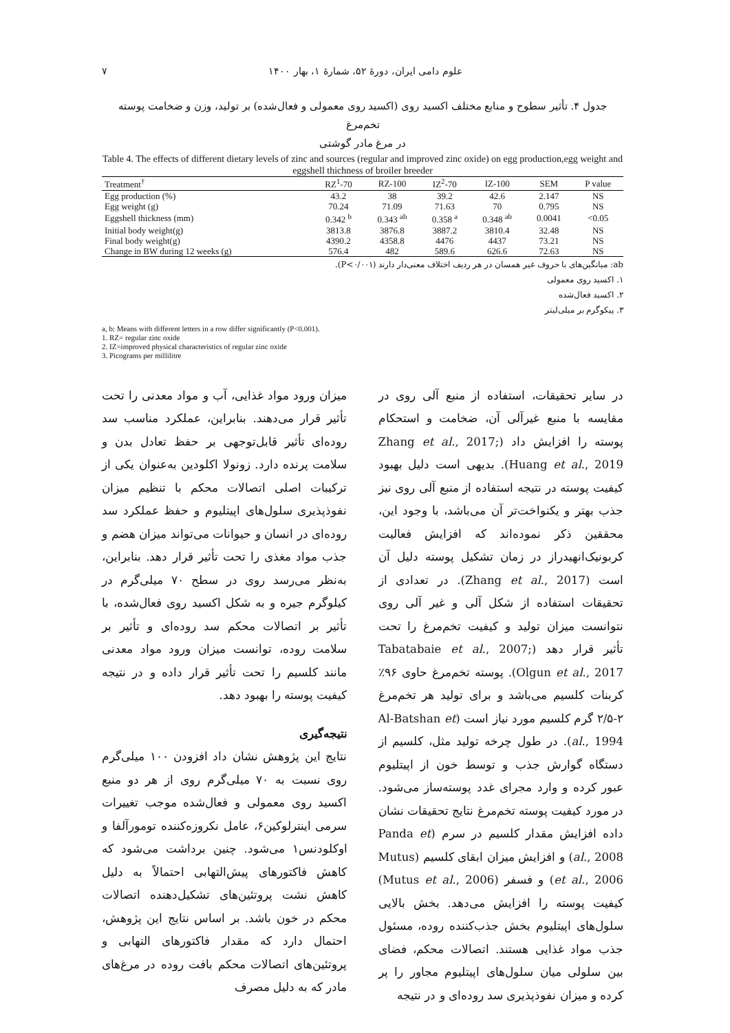علوم دامی ایران، دورهٔ ۵۲، شمارهٔ ۱، بهار ۱۴۰۰ ۷
جدول ۴. تأثیر سطوح و منابع مختلف اکسید روی (اکسید روی معمولی و فعال‌شده) بر تولید، وزن و ضخامت پوسته تخم‌مرغ
در مرغ مادر گوشتی
Table 4. The effects of different dietary levels of zinc and sources (regular and improved zinc oxide) on egg production,egg weight and eggshell thichness of broiler breeder
| Treatment<sup>†</sup> | RZ<sup>1</sup>-70 | RZ-100 | IZ<sup>2</sup>-70 | IZ-100 | SEM | P value |
| --- | --- | --- | --- | --- | --- | --- |
| Egg production (%) | 43.2 | 38 | 39.2 | 42.6 | 2.147 | NS |
| Egg weight (g) | 70.24 | 71.09 | 71.63 | 70 | 0.795 | NS |
| Eggshell thickness (mm) | 0.342 <sup>b</sup> | 0.343 <sup>ab</sup> | 0.358 <sup>a</sup> | 0.348 <sup>ab</sup> | 0.0041 | <0.05 |
| Initial body weight(g) | 3813.8 | 3876.8 | 3887.2 | 3810.4 | 32.48 | NS |
| Final body weight(g) | 4390.2 | 4358.8 | 4476 | 4437 | 73.21 | NS |
| Change in BW during 12 weeks (g) | 576.4 | 482 | 589.6 | 626.6 | 72.63 | NS |
ab: میانگین‌های با حروف غیر همسان در هر ردیف اختلاف معنی‌دار دارند (P<۰/۰۰۱).
۱. اکسید روی معمولی
۲. اکسید فعال‌شده
۳. پیکوگرم بر میلی‌لیتر
a, b: Means with different letters in a row differ significantly (P<0.001).
1. RZ= regular zinc oxide
2. IZ=improved physical characteristics of regular zinc oxide
3. Picograms per millilitre
در سایر تحقیقات، استفاده از منبع آلی روی در مقایسه با منبع غیرآلی آن، ضخامت و استحکام پوسته را افزایش داد (Zhang et al., 2017; Huang et al., 2019). بدیهی است دلیل بهبود کیفیت پوسته در نتیجه استفاده از منبع آلی روی نیز جذب بهتر و یکنواخت‌تر آن می‌باشد، با وجود این، محققین ذکر نموده‌اند که افزایش فعالیت کربونیک‌انهیدراز در زمان تشکیل پوسته دلیل آن است (Zhang et al., 2017). در تعدادی از تحقیقات استفاده از شکل آلی و غیر آلی روی نتوانست میزان تولید و کیفیت تخم‌مرغ را تحت تأثیر قرار دهد (Tabatabaie et al., 2007; Olgun et al., 2017). پوسته تخم‌مرغ حاوی ۹۶٪ کربنات کلسیم می‌باشد و برای تولید هر تخم‌مرغ ۲-۲/۵ گرم کلسیم مورد نیاز است (Al-Batshan et al., 1994). در طول چرخه تولید مثل، کلسیم از دستگاه گوارش جذب و توسط خون از اپیتلیوم عبور کرده و وارد مجرای غدد پوسته‌ساز می‌شود. در مورد کیفیت پوسته تخم‌مرغ نتایج تحقیقات نشان داده افزایش مقدار کلسیم در سرم (Panda et al., 2008) و افزایش میزان ابقای کلسیم (Mutus et al., 2006) و فسفر (Mutus et al., 2006) کیفیت پوسته را افزایش می‌دهد. بخش بالایی سلول‌های اپیتلیوم بخش جذب‌کننده روده، مسئول جذب مواد غذایی هستند. اتصالات محکم، فضای بین سلولی میان سلول‌های اپیتلیوم مجاور را پر کرده و میزان نفوذپذیری سد روده‌ای و در نتیجه
میزان ورود مواد غذایی، آب و مواد معدنی را تحت تأثیر قرار می‌دهند. بنابراین، عملکرد مناسب سد روده‌ای تأثیر قابل‌توجهی بر حفظ تعادل بدن و سلامت پرنده دارد. زونولا اکلودین به‌عنوان یکی از ترکیبات اصلی اتصالات محکم با تنظیم میزان نفوذپذیری سلول‌های اپیتلیوم و حفظ عملکرد سد روده‌ای در انسان و حیوانات می‌تواند میزان هضم و جذب مواد مغذی را تحت تأثیر قرار دهد. بنابراین، به‌نظر می‌رسد روی در سطح ۷۰ میلی‌گرم در کیلوگرم جیره و به شکل اکسید روی فعال‌شده، با تأثیر بر اتصالات محکم سد روده‌ای و تأثیر بر سلامت روده، توانست میزان ورود مواد معدنی مانند کلسیم را تحت تأثیر قرار داده و در نتیجه کیفیت پوسته را بهبود دهد.
نتیجه‌گیری
نتایج این پژوهش نشان داد افزودن ۱۰۰ میلی‌گرم روی نسبت به ۷۰ میلی‌گرم روی از هر دو منبع اکسید روی معمولی و فعال‌شده موجب تغییرات سرمی اینترلوکین۶، عامل نکروزه‌کننده تومورآلفا و اوکلودنس۱ می‌شود. چنین برداشت می‌شود که کاهش فاکتورهای پیش‌التهابی احتمالاً به دلیل کاهش نشت پروتئین‌های تشکیل‌دهنده اتصالات محکم در خون باشد. بر اساس نتایج این پژوهش، احتمال دارد که مقدار فاکتورهای التهابی و پروتئین‌های اتصالات محکم بافت روده در مرغ‌های مادر که به دلیل مصرف